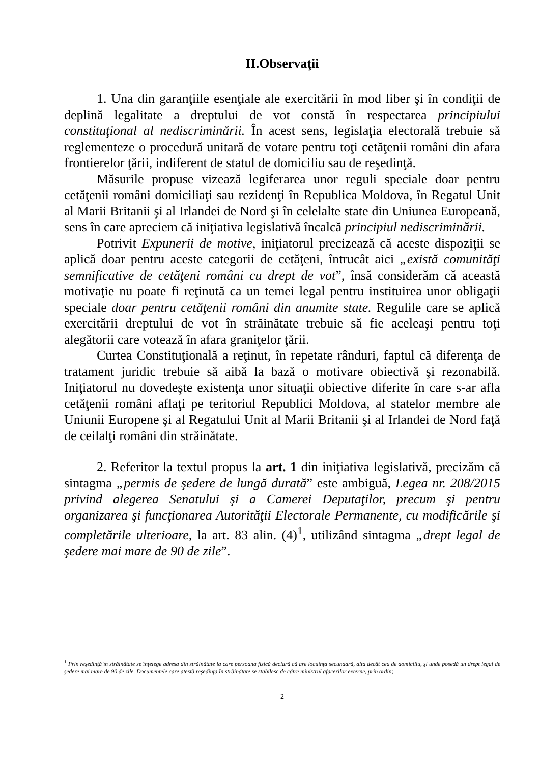II.Observaţii
1. Una din garanţiile esenţiale ale exercitării în mod liber şi în condiţii de deplină legalitate a dreptului de vot constă în respectarea principiului constituţional al nediscriminării. În acest sens, legislaţia electorală trebuie să reglementeze o procedură unitară de votare pentru toţi cetăţenii români din afara frontierelor ţării, indiferent de statul de domiciliu sau de reşedinţă.
Măsurile propuse vizează legiferarea unor reguli speciale doar pentru cetăţenii români domiciliaţi sau rezidenţi în Republica Moldova, în Regatul Unit al Marii Britanii şi al Irlandei de Nord şi în celelalte state din Uniunea Europeană, sens în care apreciem că iniţiativa legislativă încalcă principiul nediscriminării.
Potrivit Expunerii de motive, iniţiatorul precizează că aceste dispoziţii se aplică doar pentru aceste categorii de cetăţeni, întrucât aici „există comunităţi semnificative de cetăţeni români cu drept de vot”, însă considerăm că această motivaţie nu poate fi reţinută ca un temei legal pentru instituirea unor obligaţii speciale doar pentru cetăţenii români din anumite state. Regulile care se aplică exercitării dreptului de vot în străinătate trebuie să fie aceleaşi pentru toţi alegătorii care votează în afara graniţelor ţării.
Curtea Constituţională a reţinut, în repetate rânduri, faptul că diferenţa de tratament juridic trebuie să aibă la bază o motivare obiectivă şi rezonabilă. Iniţiatorul nu dovedeşte existenţa unor situaţii obiective diferite în care s-ar afla cetăţenii români aflaţi pe teritoriul Republici Moldova, al statelor membre ale Uniunii Europene şi al Regatului Unit al Marii Britanii şi al Irlandei de Nord faţă de ceilalţi români din străinătate.
2. Referitor la textul propus la art. 1 din iniţiativa legislativă, precizăm că sintagma „permis de şedere de lungă durată” este ambiguă, Legea nr. 208/2015 privind alegerea Senatului şi a Camerei Deputaţilor, precum şi pentru organizarea şi funcţionarea Autorităţii Electorale Permanente, cu modificările şi completările ulterioare, la art. 83 alin. (4)<sup>1</sup>, utilizând sintagma „drept legal de şedere mai mare de 90 de zile”.
<sup>1</sup> Prin reşedinţă în străinătate se înţelege adresa din străinătate la care persoana fizică declară că are locuinţa secundară, alta decât cea de domiciliu, şi unde posedă un drept legal de şedere mai mare de 90 de zile. Documentele care atestă reşedinţa în străinătate se stabilesc de către ministrul afacerilor externe, prin ordin;
2